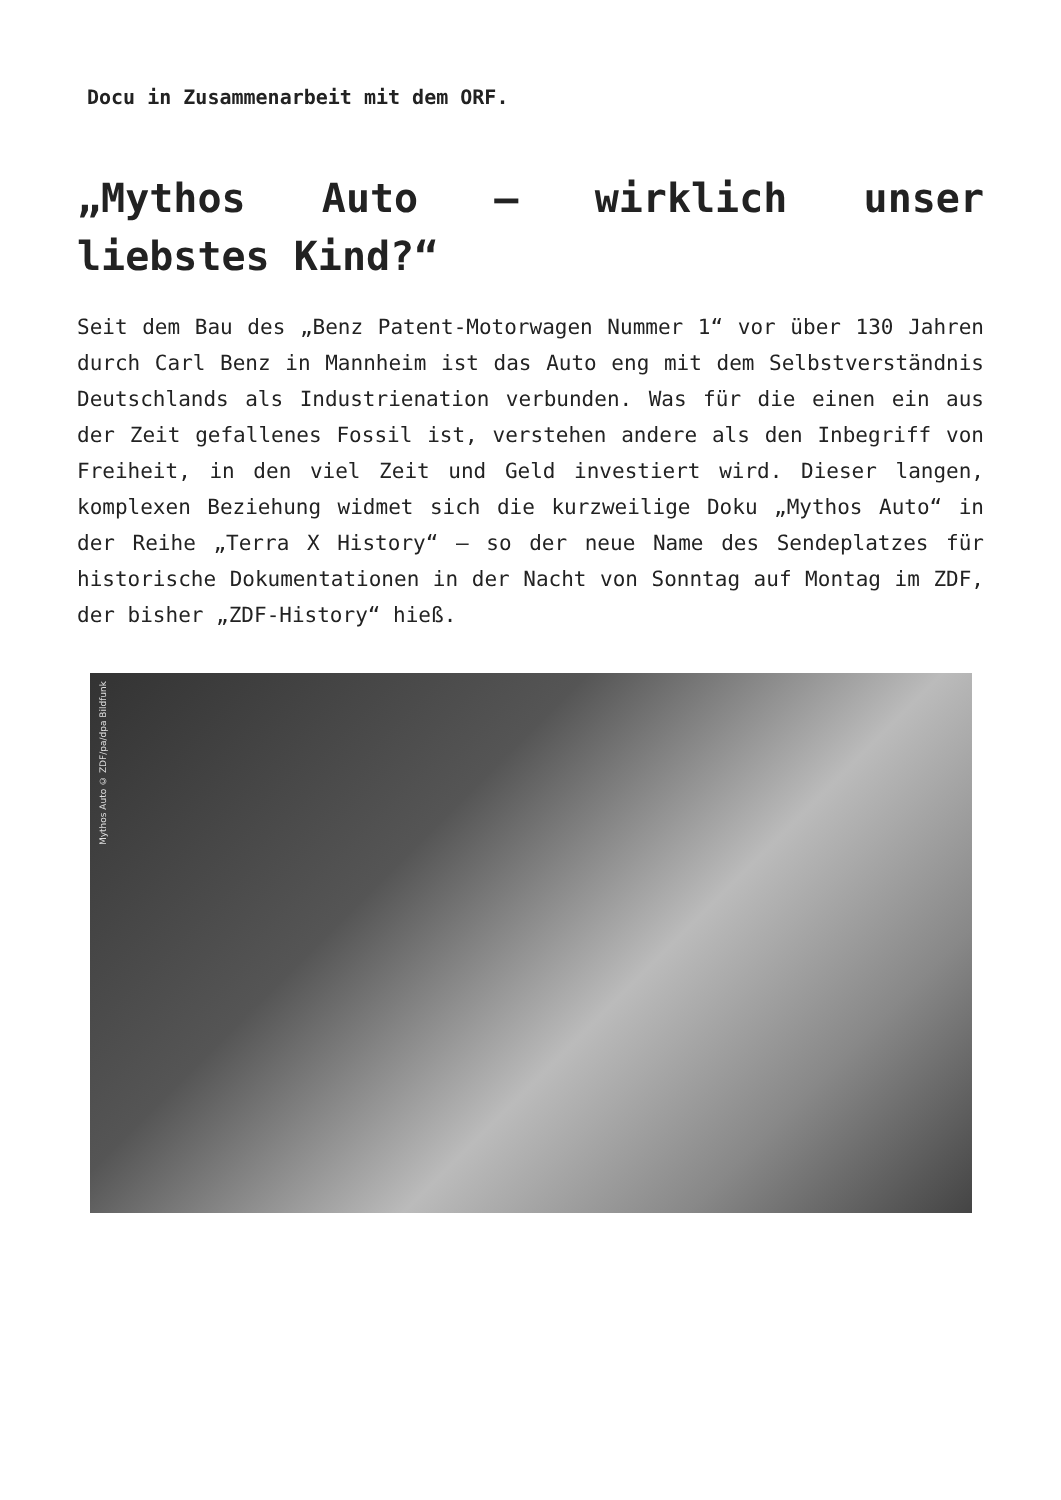Docu in Zusammenarbeit mit dem ORF.
„Mythos Auto – wirklich unser liebstes Kind?“
Seit dem Bau des „Benz Patent-Motorwagen Nummer 1“ vor über 130 Jahren durch Carl Benz in Mannheim ist das Auto eng mit dem Selbstverständnis Deutschlands als Industrienation verbunden. Was für die einen ein aus der Zeit gefallenes Fossil ist, verstehen andere als den Inbegriff von Freiheit, in den viel Zeit und Geld investiert wird. Dieser langen, komplexen Beziehung widmet sich die kurzweilige Doku „Mythos Auto“ in der Reihe „Terra X History“ – so der neue Name des Sendeplatzes für historische Dokumentationen in der Nacht von Sonntag auf Montag im ZDF, der bisher „ZDF-History“ hieß.
Mythos Auto © ZDF/pa/dpa Bildfunk